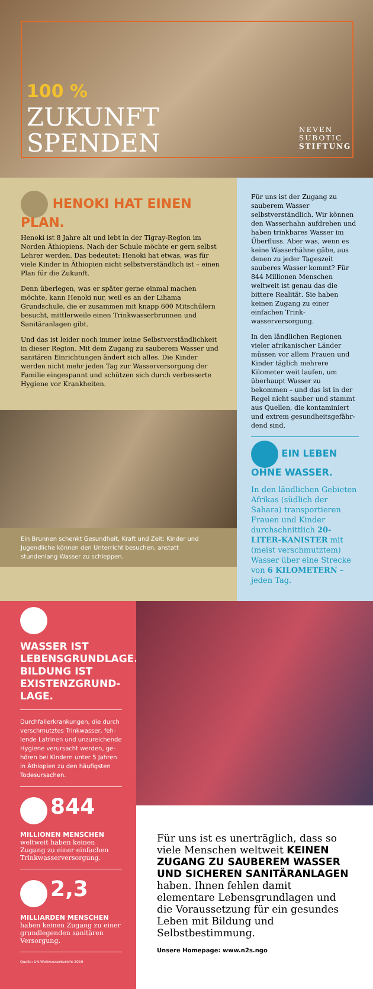100 %
ZUKUNFT
SPENDEN
NEVEN
SUBOTIC
STIFTUNG
HENOKI HAT EINEN PLAN.
Henoki ist 8 Jahre alt und lebt in der Tigray-Region im Norden Äthiopiens. Nach der Schule möchte er gern selbst Lehrer werden. Das bedeutet: Henoki hat etwas, was für viele Kinder in Äthiopien nicht selbstverständlich ist – einen Plan für die Zukunft.
Denn überlegen, was er später gerne einmal machen möchte, kann Henoki nur, weil es an der Lihama Grundschule, die er zusammen mit knapp 600 Mitschülern besucht, mittlerweile einen Trinkwasserbrunnen und Sanitäranlagen gibt.
Und das ist leider noch immer keine Selbstverständlichkeit in dieser Region. Mit dem Zugang zu sauberem Wasser und sanitären Einrichtungen ändert sich alles. Die Kinder werden nicht mehr jeden Tag zur Wasserversorgung der Familie eingespannt und schützen sich durch verbesserte Hygiene vor Krankheiten.
Ein Brunnen schenkt Gesundheit, Kraft und Zeit: Kinder und Jugendliche können den Unterricht besuchen, anstatt stundenlang Wasser zu schleppen.
Für uns ist der Zugang zu saube­rem Wasser selbstverständlich. Wir können den Wasserhahn aufdrehen und haben trinkbares Wasser im Überfluss. Aber was, wenn es keine Wasserhähne gäbe, aus denen zu jeder Tages­zeit sauberes Wasser kommt? Für 844 Millionen Menschen weltweit ist genau das die bittere Realität. Sie haben keinen Zugang zu einer einfachen Trink­wasserversorgung.
In den ländlichen Regionen vieler afrikanischer Länder müssen vor allem Frauen und Kinder täglich mehrere Kilometer weit laufen, um überhaupt Wasser zu bekommen – und das ist in der Regel nicht sauber und stammt aus Quellen, die kontaminiert und extrem gesundheitsgefähr­dend sind.
EIN LEBEN OHNE WASSER.
In den ländlichen Gebieten Afrikas (südlich der Sahara) transportieren Frauen und Kinder durchschnittlich 20-LITER-KANISTER mit (meist verschmutztem) Wasser über eine Strecke von 6 KILOMETERN – jeden Tag.
WASSER IST LEBENSGRUNDLAGE. BILDUNG IST EXISTENZGRUND­LAGE.
Durchfallerkrankungen, die durch verschmutztes Trinkwasser, feh­lende Latrinen und unzureichende Hygiene verursacht werden, ge­hören bei Kindern unter 5 Jahren in Äthiopien zu den häufigsten Todesursachen.
844
MILLIONEN MENSCHEN weltweit haben keinen Zugang zu einer einfachen Trinkwasserversorgung.
2,3
MILLIARDEN MENSCHEN haben keinen Zugang zu einer grund­legenden sanitären Versorgung.
Quelle: UN-Weltwasserbericht 2019
Für uns ist es unerträglich, dass so viele Menschen weltweit KEINEN ZUGANG ZU SAUBEREM WASSER UND SICHEREN SANITÄRANLAGEN haben. Ihnen fehlen damit elementare Lebensgrundlagen und die Voraussetzung für ein gesundes Leben mit Bildung und Selbstbestimmung.
Unsere Homepage: www.n2s.ngo